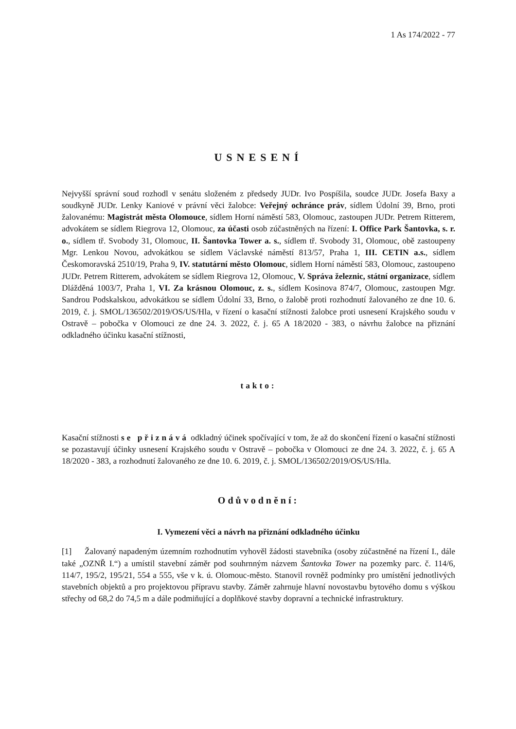1 As 174/2022 - 77
USNESENÍ
Nejvyšší správní soud rozhodl v senátu složeném z předsedy JUDr. Ivo Pospíšila, soudce JUDr. Josefa Baxy a soudkyně JUDr. Lenky Kaniové v právní věci žalobce: Veřejný ochránce práv, sídlem Údolní 39, Brno, proti žalovanému: Magistrát města Olomouce, sídlem Horní náměstí 583, Olomouc, zastoupen JUDr. Petrem Ritterem, advokátem se sídlem Riegrova 12, Olomouc, za účasti osob zúčastněných na řízení: I. Office Park Šantovka, s. r. o., sídlem tř. Svobody 31, Olomouc, II. Šantovka Tower a. s., sídlem tř. Svobody 31, Olomouc, obě zastoupeny Mgr. Lenkou Novou, advokátkou se sídlem Václavské náměstí 813/57, Praha 1, III. CETIN a.s., sídlem Českomoravská 2510/19, Praha 9, IV. statutární město Olomouc, sídlem Horní náměstí 583, Olomouc, zastoupeno JUDr. Petrem Ritterem, advokátem se sídlem Riegrova 12, Olomouc, V. Správa železnic, státní organizace, sídlem Dlážděná 1003/7, Praha 1, VI. Za krásnou Olomouc, z. s., sídlem Kosinova 874/7, Olomouc, zastoupen Mgr. Sandrou Podskalskou, advokátkou se sídlem Údolní 33, Brno, o žalobě proti rozhodnutí žalovaného ze dne 10. 6. 2019, č. j. SMOL/136502/2019/OS/US/Hla, v řízení o kasační stížnosti žalobce proti usnesení Krajského soudu v Ostravě – pobočka v Olomouci ze dne 24. 3. 2022, č. j. 65 A 18/2020 - 383, o návrhu žalobce na přiznání odkladného účinku kasační stížnosti,
takto:
Kasační stížnosti se přiznává odkladný účinek spočívající v tom, že až do skončení řízení o kasační stížnosti se pozastavují účinky usnesení Krajského soudu v Ostravě – pobočka v Olomouci ze dne 24. 3. 2022, č. j. 65 A 18/2020 - 383, a rozhodnutí žalovaného ze dne 10. 6. 2019, č. j. SMOL/136502/2019/OS/US/Hla.
Odůvodnění:
I. Vymezení věci a návrh na přiznání odkladného účinku
[1] Žalovaný napadeným územním rozhodnutím vyhověl žádosti stavebníka (osoby zúčastněné na řízení I., dále také „OZNŘ I.“) a umístil stavební záměr pod souhrnným názvem Šantovka Tower na pozemky parc. č. 114/6, 114/7, 195/2, 195/21, 554 a 555, vše v k. ú. Olomouc-město. Stanovil rovněž podmínky pro umístění jednotlivých stavebních objektů a pro projektovou přípravu stavby. Záměr zahrnuje hlavní novostavbu bytového domu s výškou střechy od 68,2 do 74,5 m a dále podmiňující a doplňkové stavby dopravní a technické infrastruktury.